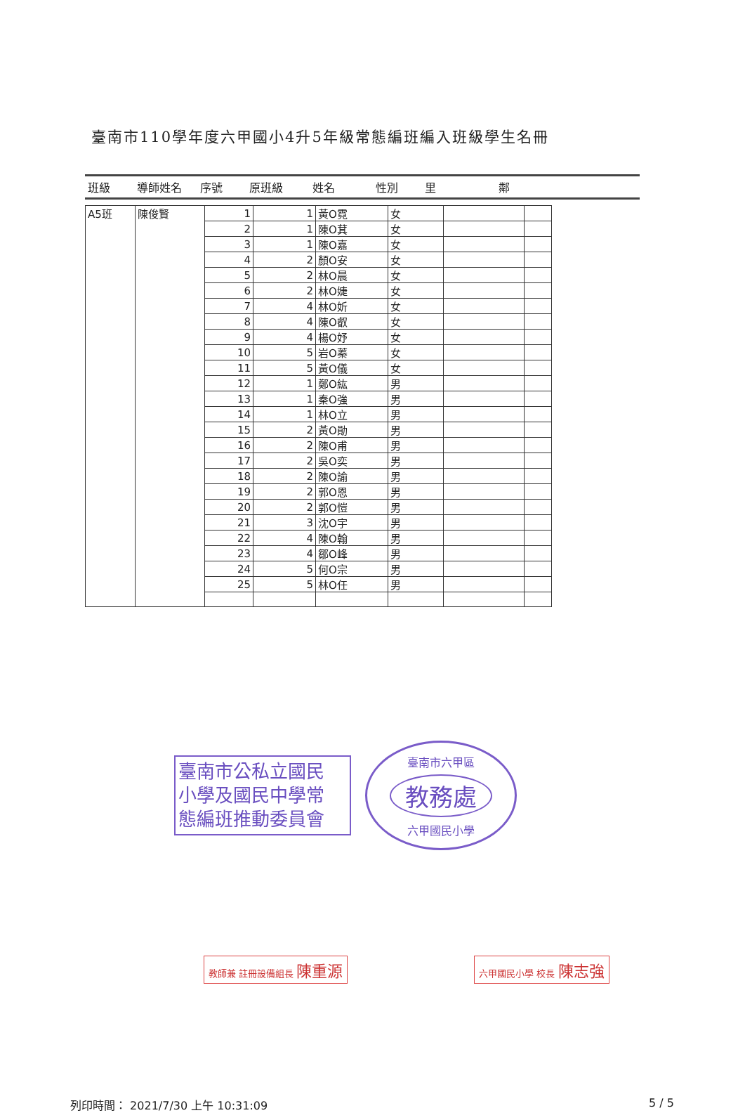臺南市110學年度六甲國小4升5年級常態編班編入班級學生名冊
班級 導師姓名 序號 原班級 姓名 性別 里 鄰
| A5班 | 陳俊賢 | 1 | 1 | 黃O霓 | 女 | | |
| | | 2 | 1 | 陳O萁 | 女 | | |
| | | 3 | 1 | 陳O嘉 | 女 | | |
| | | 4 | 2 | 顏O安 | 女 | | |
| | | 5 | 2 | 林O晨 | 女 | | |
| | | 6 | 2 | 林O婕 | 女 | | |
| | | 7 | 4 | 林O妡 | 女 | | |
| | | 8 | 4 | 陳O叡 | 女 | | |
| | | 9 | 4 | 楊O妤 | 女 | | |
| | | 10 | 5 | 岩O蓁 | 女 | | |
| | | 11 | 5 | 黃O儀 | 女 | | |
| | | 12 | 1 | 鄭O紘 | 男 | | |
| | | 13 | 1 | 秦O強 | 男 | | |
| | | 14 | 1 | 林O立 | 男 | | |
| | | 15 | 2 | 黃O勛 | 男 | | |
| | | 16 | 2 | 陳O甫 | 男 | | |
| | | 17 | 2 | 吳O奕 | 男 | | |
| | | 18 | 2 | 陳O諭 | 男 | | |
| | | 19 | 2 | 郭O恩 | 男 | | |
| | | 20 | 2 | 郭O愷 | 男 | | |
| | | 21 | 3 | 沈O宇 | 男 | | |
| | | 22 | 4 | 陳O翰 | 男 | | |
| | | 23 | 4 | 鄒O峰 | 男 | | |
| | | 24 | 5 | 何O宗 | 男 | | |
| | | 25 | 5 | 林O任 | 男 | | |
臺南市公私立國民 小學及國民中學常 態編班推動委員會
臺南市六甲區
教務處
六甲國民小學
教師兼 註冊設備組長 陳重源
六甲國民小學 校長 陳志強
列印時間： 2021/7/30 上午 10:31:09 5 / 5